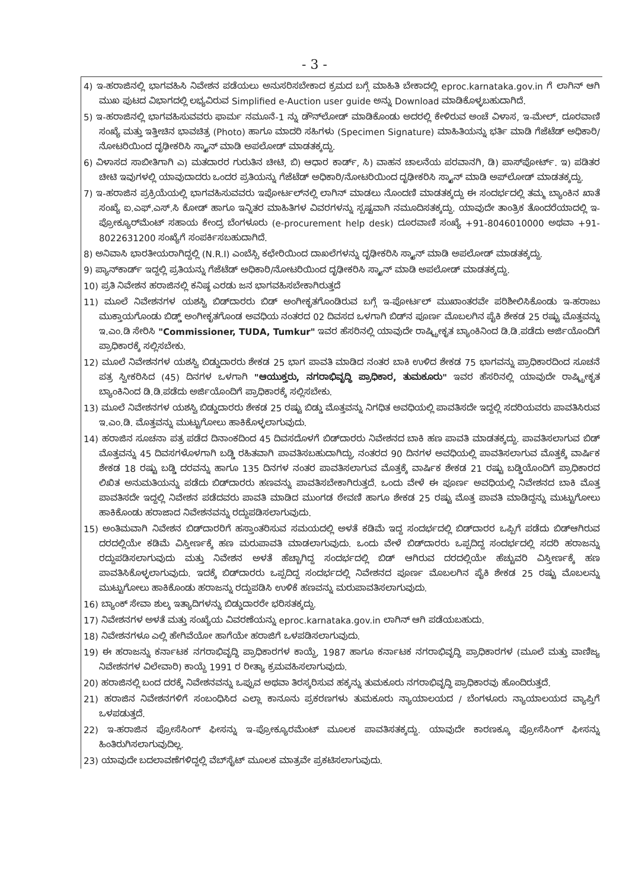- 3 -
4) ಇ-ಹರಾಜಿನಲ್ಲಿ ಭಾಗವಹಿಸಿ ನಿವೇಶನ ಪಡೆಯಲು ಅನುಸರಿಸಬೇಕಾದ ಕ್ರಮದ ಬಗ್ಗೆ ಮಾಹಿತಿ ಬೇಕಾದಲ್ಲಿ eproc.karnataka.gov.in ಗೆ ಲಾಗಿನ್ ಆಗಿ ಮುಖ ಪುಟದ ವಿಭಾಗದಲ್ಲಿ ಲಭ್ಯವಿರುವ Simplified e-Auction user guide ಅನ್ನು Download ಮಾಡಿಕೊಳ್ಳಬಹುದಾಗಿದೆ.
5) ಇ-ಹರಾಜಿನಲ್ಲಿ ಭಾಗವಹಿಸುವವರು ಫಾರ್ಮ ನಮೂನೆ-1 ನ್ನು ಡೌನ್‌ಲೋಡ್ ಮಾಡಿಕೊಂಡು ಅದರಲ್ಲಿ ಕೇಳಿರುವ ಅಂಚೆ ವಿಳಾಸ, ಇ-ಮೇಲ್, ದೂರವಾಣಿ ಸಂಖ್ಯೆ ಮತ್ತು ಇತ್ತೀಚಿನ ಭಾವಚಿತ್ರ (Photo) ಹಾಗೂ ಮಾದರಿ ಸಹಿಗಳು (Specimen Signature) ಮಾಹಿತಿಯನ್ನು ಭರ್ತಿ ಮಾಡಿ ಗೆಜೆಟೆಡ್ ಅಧಿಕಾರಿ/ನೋಟರಿಯಿಂದ ದೃಢೀಕರಿಸಿ ಸ್ಕ್ಯಾನ್ ಮಾಡಿ ಅಪಲೋಡ್ ಮಾಡತಕ್ಕದ್ದು.
6) ವಿಳಾಸದ ಸಾಬೀತಿಗಾಗಿ ಎ) ಮತದಾರರ ಗುರುತಿನ ಚೀಟಿ, ಬಿ) ಆಧಾರ ಕಾರ್ಡ್, ಸಿ) ವಾಹನ ಚಾಲನೆಯ ಪರವಾನಗಿ, ಡಿ) ಪಾಸ್‌ಪೋರ್ಟ್. ಇ) ಪಡಿತರ ಚೀಟಿ ಇವುಗಳಲ್ಲಿ ಯಾವುದಾದರು ಒಂದರ ಪ್ರತಿಯನ್ನು ಗೆಜೆಟೆಡ್ ಅಧಿಕಾರಿ/ನೋಟರಿಯಿಂದ ದೃಢೀಕರಿಸಿ ಸ್ಕ್ಯಾನ್ ಮಾಡಿ ಅಪ್‌ಲೋಡ್ ಮಾಡತಕ್ಕದ್ದು.
7) ಇ-ಹರಾಜಿನ ಪ್ರಕ್ರಿಯೆಯಲ್ಲಿ ಭಾಗವಹಿಸುವವರು ಇಪೋರ್ಟಲ್‌ನಲ್ಲಿ ಲಾಗಿನ್ ಮಾಡಲು ನೊಂದಣಿ ಮಾಡತಕ್ಕದ್ದು ಈ ಸಂದರ್ಭದಲ್ಲಿ ತಮ್ಮ ಬ್ಯಾಂಕಿನ ಖಾತೆ ಸಂಖ್ಯೆ ಐ.ಎಫ್.ಎಸ್.ಸಿ ಕೋಡ್ ಹಾಗೂ ಇನ್ನಿತರ ಮಾಹಿತಿಗಳ ವಿವರಗಳನ್ನು ಸ್ಪಷ್ಟವಾಗಿ ನಮೂದಿಸತಕ್ಕದ್ದು. ಯಾವುದೇ ತಾಂತ್ರಿಕ ತೊಂದರೆಯಾದಲ್ಲಿ ಇ-ಪ್ರೋಕ್ಯೂರ್‌ಮೆಂಟ್ ಸಹಾಯ ಕೇಂದ್ರ ಬೆಂಗಳೂರು (e-procurement help desk) ದೂರವಾಣಿ ಸಂಖ್ಯೆ +91-8046010000 ಅಥವಾ +91-8022631200 ಸಂಖ್ಯೆಗೆ ಸಂಪರ್ಕಿಸಬಹುದಾಗಿದೆ.
8) ಅನಿವಾಸಿ ಭಾರತೀಯರಾಗಿದ್ದಲ್ಲಿ (N.R.I) ಎಂಬೆಸ್ಸಿ ಕಛೇರಿಯಿಂದ ದಾಖಲೆಗಳನ್ನು ದೃಢೀಕರಿಸಿ ಸ್ಕ್ಯಾನ್ ಮಾಡಿ ಅಪಲೋಡ್ ಮಾಡತಕ್ಕದ್ದು.
9) ಪ್ಯಾನ್‌ಕಾರ್ಡ್ ಇದ್ದಲ್ಲಿ ಪ್ರತಿಯನ್ನು ಗೆಜೆಟೆಡ್ ಅಧಿಕಾರಿ/ನೋಟರಿಯಿಂದ ದೃಢೀಕರಿಸಿ ಸ್ಕ್ಯಾನ್ ಮಾಡಿ ಅಪಲೋಡ್ ಮಾಡತಕ್ಕದ್ದು.
10) ಪ್ರತಿ ನಿವೇಶನ ಹರಾಜಿನಲ್ಲಿ ಕನಿಷ್ಠ ಎರಡು ಜನ ಭಾಗವಹಿಸಬೇಕಾಗಿರುತ್ತದೆ
11) ಮೂಲೆ ನಿವೇಶನಗಳ ಯಶಸ್ವಿ ಬಿಡ್‌ದಾರರು ಬಿಡ್ ಅಂಗೀಕೃತಗೊಂಡಿರುವ ಬಗ್ಗೆ ಇ-ಪೋರ್ಟಲ್ ಮುಖಾಂತರವೇ ಪರಿಶೀಲಿಸಿಕೊಂಡು ಇ-ಹರಾಜು ಮುಕ್ತಾಯಗೊಂಡು ಬಿಡ್ಡ್ ಅಂಗೀಕೃತಗೊಂಡ ಅವಧಿಯ ನಂತರದ 02 ದಿವಸದ ಒಳಗಾಗಿ ಬಿಡ್‌ನ ಪೂರ್ಣ ಮೊಬಲಗಿನ ಪೈಕಿ ಶೇಕಡ 25 ರಷ್ಟು ಮೊತ್ತವನ್ನು ಇ.ಎಂ.ಡಿ ಸೇರಿಸಿ "Commissioner, TUDA, Tumkur" ಇವರ ಹೆಸರಿನಲ್ಲಿ ಯಾವುದೇ ರಾಷ್ಟ್ರೀಕೃತ ಬ್ಯಾಂಕಿನಿಂದ ಡಿ.ಡಿ.ಪಡೆದು ಅರ್ಜಿಯೊಂದಿಗೆ ಪ್ರಾಧಿಕಾರಕ್ಕೆ ಸಲ್ಲಿಸಬೇಕು.
12) ಮೂಲೆ ನಿವೇಶನಗಳ ಯಶಸ್ವಿ ಬಿಡ್ಡುದಾರರು ಶೇಕಡ 25 ಭಾಗ ಪಾವತಿ ಮಾಡಿದ ನಂತರ ಬಾಕಿ ಉಳಿದ ಶೇಕಡ 75 ಭಾಗವನ್ನು ಪ್ರಾಧಿಕಾರದಿಂದ ಸೂಚನೆ ಪತ್ರ ಸ್ವೀಕರಿಸಿದ (45) ದಿನಗಳ ಒಳಗಾಗಿ "ಆಯುಕ್ತರು, ನಗರಾಭಿವೃದ್ಧಿ ಪ್ರಾಧಿಕಾರ, ತುಮಕೂರು" ಇವರ ಹೆಸರಿನಲ್ಲಿ ಯಾವುದೇ ರಾಷ್ಟ್ರೀಕೃತ ಬ್ಯಾಂಕಿನಿಂದ ಡಿ.ಡಿ.ಪಡೆದು ಅರ್ಜಿಯೊಂದಿಗೆ ಪ್ರಾಧಿಕಾರಕ್ಕೆ ಸಲ್ಲಿಸಬೇಕು.
13) ಮೂಲೆ ನಿವೇಶನಗಳ ಯಶಸ್ವಿ ಬಿಡ್ಡುದಾರರು ಶೇಕಡ 25 ರಷ್ಟು ಬಿಡ್ಡು ಮೊತ್ತವನ್ನು ನಿಗಧಿತ ಅವಧಿಯಲ್ಲಿ ಪಾವತಿಸದೇ ಇದ್ದಲ್ಲಿ ಸದರಿಯವರು ಪಾವತಿಸಿರುವ ಇ.ಎಂ.ಡಿ. ಮೊತ್ತವನ್ನು ಮುಟ್ಟುಗೋಲು ಹಾಕಿಕೊಳ್ಳಲಾಗುವುದು.
14) ಹರಾಜಿನ ಸೂಚನಾ ಪತ್ರ ಪಡೆದ ದಿನಾಂಕದಿಂದ 45 ದಿವಸದೊಳಗೆ ಬಿಡ್‌ದಾರರು ನಿವೇಶನದ ಬಾಕಿ ಹಣ ಪಾವತಿ ಮಾಡತಕ್ಕದ್ದು. ಪಾವತಿಸಲಾಗುವ ಬಿಡ್ ಮೊತ್ತವನ್ನು 45 ದಿವಸಗಳೊಳಗಾಗಿ ಬಡ್ಡಿ ರಹಿತವಾಗಿ ಪಾವತಿಸಬಹುದಾಗಿದ್ದು, ನಂತರದ 90 ದಿನಗಳ ಅವಧಿಯಲ್ಲಿ ಪಾವತಿಸಲಾಗುವ ಮೊತ್ತಕ್ಕೆ ವಾರ್ಷಿಕ ಶೇಕಡ 18 ರಷ್ಟು ಬಡ್ಡಿ ದರವನ್ನು ಹಾಗೂ 135 ದಿನಗಳ ನಂತರ ಪಾವತಿಸಲಾಗುವ ಮೊತ್ತಕ್ಕೆ ವಾರ್ಷಿಕ ಶೇಕಡ 21 ರಷ್ಟು ಬಡ್ಡಿಯೊಂದಿಗೆ ಪ್ರಾಧಿಕಾರದ ಲಿಖಿತ ಅನುಮತಿಯನ್ನು ಪಡೆದು ಬಿಡ್‌ದಾರರು ಹಣವನ್ನು ಪಾವತಿಸಬೇಕಾಗಿರುತ್ತದೆ. ಒಂದು ವೇಳೆ ಈ ಪೂರ್ಣ ಅವಧಿಯಲ್ಲಿ ನಿವೇಶನದ ಬಾಕಿ ಮೊತ್ತ ಪಾವತಿಸದೇ ಇದ್ದಲ್ಲಿ ನಿವೇಶನ ಪಡೆದವರು ಪಾವತಿ ಮಾಡಿದ ಮುಂಗಡ ಠೇವಣಿ ಹಾಗೂ ಶೇಕಡ 25 ರಷ್ಟು ಮೊತ್ತ ಪಾವತಿ ಮಾಡಿದ್ದನ್ನು ಮುಟ್ಟುಗೋಲು ಹಾಕಿಕೊಂಡು ಹರಾಜಾದ ನಿವೇಶನವನ್ನು ರದ್ದುಪಡಿಸಲಾಗುವುದು.
15) ಅಂತಿಮವಾಗಿ ನಿವೇಶನ ಬಿಡ್‌ದಾರರಿಗೆ ಹಸ್ತಾಂತರಿಸುವ ಸಮಯದಲ್ಲಿ ಅಳತೆ ಕಡಿಮೆ ಇದ್ದ ಸಂದರ್ಭದಲ್ಲಿ ಬಿಡ್‌ದಾರರ ಒಪ್ಪಿಗೆ ಪಡೆದು ಬಿಡ್‌ಆಗಿರುವ ದರದಲ್ಲಿಯೇ ಕಡಿಮೆ ವಿಸ್ತೀರ್ಣಕ್ಕೆ ಹಣ ಮರುಪಾವತಿ ಮಾಡಲಾಗುವುದು. ಒಂದು ವೇಳೆ ಬಿಡ್‌ದಾರರು ಒಪ್ಪದಿದ್ದ ಸಂದರ್ಭದಲ್ಲಿ ಸದರಿ ಹರಾಜನ್ನು ರದ್ದುಪಡಿಸಲಾಗುವುದು ಮತ್ತು ನಿವೇಶನ ಅಳತೆ ಹೆಚ್ಚಾಗಿದ್ದ ಸಂದರ್ಭದಲ್ಲಿ ಬಿಡ್ ಆಗಿರುವ ದರದಲ್ಲಿಯೇ ಹೆಚ್ಚುವರಿ ವಿಸ್ತೀರ್ಣಕ್ಕೆ ಹಣ ಪಾವತಿಸಿಕೊಳ್ಳಲಾಗುವುದು. ಇದಕ್ಕೆ ಬಿಡ್‌ದಾರರು ಒಪ್ಪದಿದ್ದ ಸಂದರ್ಭದಲ್ಲಿ ನಿವೇಶನದ ಪೂರ್ಣ ಮೊಬಲಗಿನ ಪೈಕಿ ಶೇಕಡ 25 ರಷ್ಟು ಮೊಬಲನ್ನು ಮುಟ್ಟುಗೋಲು ಹಾಕಿಕೊಂಡು ಹರಾಜನ್ನು ರದ್ದುಪಡಿಸಿ ಉಳಿಕೆ ಹಣವನ್ನು ಮರುಪಾವತಿಸಲಾಗುವುದು.
16) ಬ್ಯಾಂಕ್ ಸೇವಾ ಶುಲ್ಕ ಇತ್ಯಾದಿಗಳನ್ನು ಬಿಡ್ಡುದಾರರೇ ಭರಿಸತಕ್ಕದ್ದು.
17) ನಿವೇಶನಗಳ ಅಳತೆ ಮತ್ತು ಸಂಖ್ಯೆಯ ವಿವರಣೆಯನ್ನು eproc.karnataka.gov.in ಲಾಗಿನ್ ಆಗಿ ಪಡೆಯಬಹುದು.
18) ನಿವೇಶನಗಳೂ ಎಲ್ಲಿ ಹೇಗಿವೆಯೋ ಹಾಗೆಯೇ ಹರಾಜಿಗೆ ಒಳಪಡಿಸಲಾಗುವುದು.
19) ಈ ಹರಾಜನ್ನು ಕರ್ನಾಟಕ ನಗರಾಭಿವೃದ್ಧಿ ಪ್ರಾಧಿಕಾರಗಳ ಕಾಯ್ದೆ, 1987 ಹಾಗೂ ಕರ್ನಾಟಕ ನಗರಾಭಿವೃದ್ಧಿ ಪ್ರಾಧಿಕಾರಗಳ (ಮೂಲೆ ಮತ್ತು ವಾಣಿಜ್ಯ ನಿವೇಶನಗಳ ವಿಲೇವಾರಿ) ಕಾಯ್ದೆ 1991 ರ ರೀತ್ಯಾ ಕ್ರಮವಹಿಸಲಾಗುವುದು.
20) ಹರಾಜಿನಲ್ಲಿ ಬಂದ ದರಕ್ಕೆ ನಿವೇಶನವನ್ನು ಒಪ್ಪುವ ಅಥವಾ ತಿರಸ್ಕರಿಸುವ ಹಕ್ಕನ್ನು ತುಮಕೂರು ನಗರಾಭಿವೃದ್ಧಿ ಪ್ರಾಧಿಕಾರವು ಹೊಂದಿರುತ್ತದೆ.
21) ಹರಾಜಿನ ನಿವೇಶನಗಳಿಗೆ ಸಂಬಂಧಿಸಿದ ಎಲ್ಲಾ ಕಾನೂನು ಪ್ರಕರಣಗಳು ತುಮಕೂರು ನ್ಯಾಯಾಲಯದ / ಬೆಂಗಳೂರು ನ್ಯಾಯಾಲಯದ ವ್ಯಾಪ್ತಿಗೆ ಒಳಪಡುತ್ತದೆ.
22) ಇ-ಹರಾಜಿನ ಪ್ರೋಸೆಸಿಂಗ್ ಫೀಸನ್ನು ಇ-ಪ್ರೋಕ್ಯೂರಮೆಂಟ್ ಮೂಲಕ ಪಾವತಿಸತಕ್ಕದ್ದು. ಯಾವುದೇ ಕಾರಣಕ್ಕೂ ಪ್ರೋಸೆಸಿಂಗ್ ಫೀಸನ್ನು ಹಿಂತಿರುಗಿಸಲಾಗುವುದಿಲ್ಲ.
23) ಯಾವುದೇ ಬದಲಾವಣೆಗಳಿದ್ದಲ್ಲಿ ವೆಬ್‌ಸೈಟ್ ಮೂಲಕ ಮಾತ್ರವೇ ಪ್ರಕಟಿಸಲಾಗುವುದು.